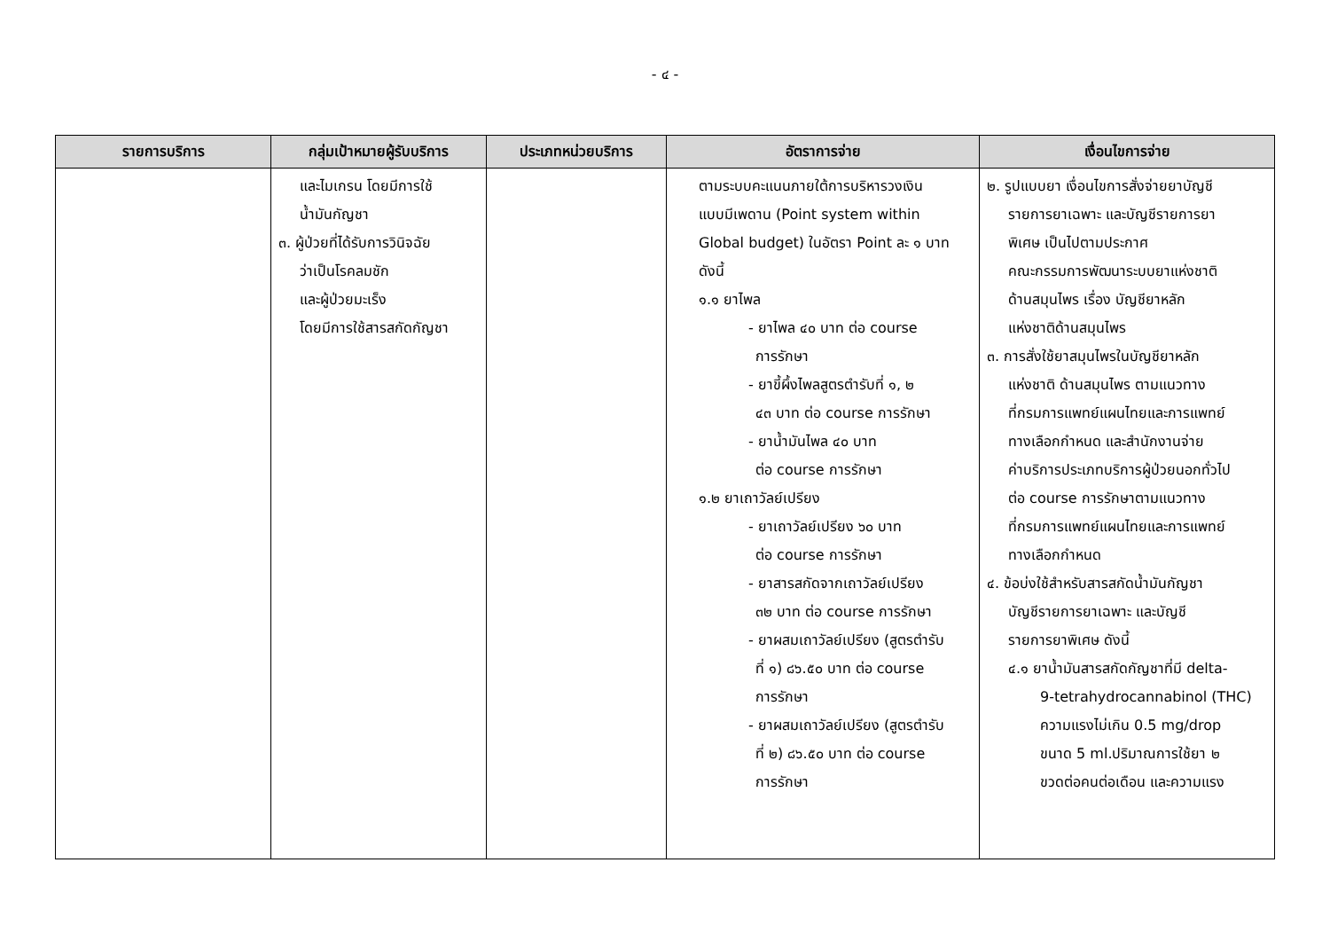- ๔ -
| รายการบริการ | กลุ่มเป้าหมายผู้รับบริการ | ประเภทหน่วยบริการ | อัตราการจ่าย | เงื่อนไขการจ่าย |
| --- | --- | --- | --- | --- |
| | และไมเกรน โดยมีการใช้ น้ำมันกัญชา ๓. ผู้ป่วยที่ได้รับการวินิจฉัย ว่าเป็นโรคลมชัก และผู้ป่วยมะเร็ง โดยมีการใช้สารสกัดกัญชา | | ตามระบบคะแนนภายใต้การบริหารวงเงิน แบบมีเพดาน (Point system within Global budget) ในอัตรา Point ละ ๑ บาท ดังนี้ ๑.๑ ยาไพล - ยาไพล ๔๐ บาท ต่อ course การรักษา - ยาขี้ผึ้งไพลสูตรตำรับที่ ๑, ๒ ๔๓ บาท ต่อ course การรักษา - ยาน้ำมันไพล ๔๐ บาท ต่อ course การรักษา ๑.๒ ยาเถาวัลย์เปรียง - ยาเถาวัลย์เปรียง ๖๐ บาท ต่อ course การรักษา - ยาสารสกัดจากเถาวัลย์เปรียง ๓๒ บาท ต่อ course การรักษา - ยาผสมเถาวัลย์เปรียง (สูตรตำรับ ที่ ๑) ๘๖.๕๐ บาท ต่อ course การรักษา - ยาผสมเถาวัลย์เปรียง (สูตรตำรับ ที่ ๒) ๘๖.๕๐ บาท ต่อ course การรักษา | ๒. รูปแบบยา เงื่อนไขการสั่งจ่ายยาบัญชี รายการยาเฉพาะ และบัญชีรายการยา พิเศษ เป็นไปตามประกาศ คณะกรรมการพัฒนาระบบยาแห่งชาติ ด้านสมุนไพร เรื่อง บัญชียาหลัก แห่งชาติด้านสมุนไพร ๓. การสั่งใช้ยาสมุนไพรในบัญชียาหลัก แห่งชาติ ด้านสมุนไพร ตามแนวทาง ที่กรมการแพทย์แผนไทยและการแพทย์ ทางเลือกกำหนด และสำนักงานจ่าย ค่าบริการประเภทบริการผู้ป่วยนอกทั่วไป ต่อ course การรักษาตามแนวทาง ที่กรมการแพทย์แผนไทยและการแพทย์ ทางเลือกกำหนด ๔. ข้อบ่งใช้สำหรับสารสกัดน้ำมันกัญชา บัญชีรายการยาเฉพาะ และบัญชี รายการยาพิเศษ ดังนี้ ๔.๑ ยาน้ำมันสารสกัดกัญชาที่มี delta- 9-tetrahydrocannabinol (THC) ความแรงไม่เกิน 0.5 mg/drop ขนาด 5 ml.ปริมาณการใช้ยา ๒ ขวดต่อคนต่อเดือน และความแรง |